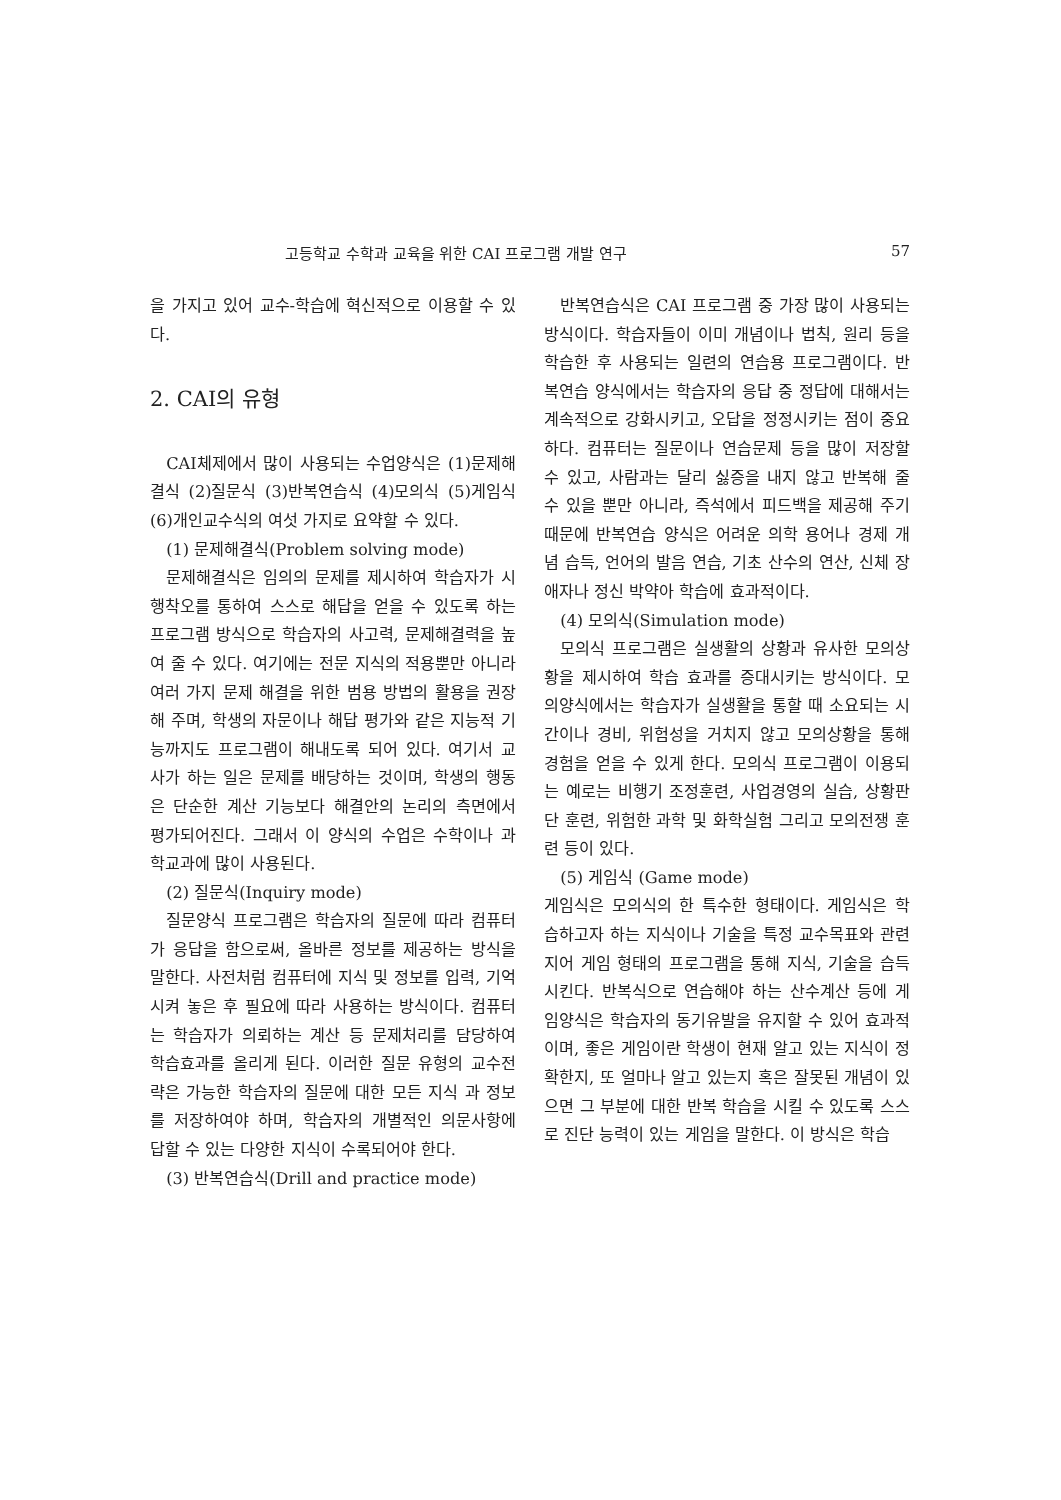고등학교 수학과 교육을 위한 CAI 프로그램 개발 연구 57
을 가지고 있어 교수-학습에 혁신적으로 이용할 수 있다.
2. CAI의 유형
CAI체제에서 많이 사용되는 수업양식은 (1)문제해결식 (2)질문식 (3)반복연습식 (4)모의식 (5)게임식 (6)개인교수식의 여섯 가지로 요약할 수 있다.
(1) 문제해결식(Problem solving mode)
문제해결식은 임의의 문제를 제시하여 학습자가 시행착오를 통하여 스스로 해답을 얻을 수 있도록 하는 프로그램 방식으로 학습자의 사고력, 문제해결력을 높여 줄 수 있다. 여기에는 전문 지식의 적용뿐만 아니라 여러 가지 문제 해결을 위한 범용 방법의 활용을 권장해 주며, 학생의 자문이나 해답 평가와 같은 지능적 기능까지도 프로그램이 해내도록 되어 있다. 여기서 교사가 하는 일은 문제를 배당하는 것이며, 학생의 행동은 단순한 계산 기능보다 해결안의 논리의 측면에서 평가되어진다. 그래서 이 양식의 수업은 수학이나 과학교과에 많이 사용된다.
(2) 질문식(Inquiry mode)
질문양식 프로그램은 학습자의 질문에 따라 컴퓨터가 응답을 함으로써, 올바른 정보를 제공하는 방식을 말한다. 사전처럼 컴퓨터에 지식 및 정보를 입력, 기억시켜 놓은 후 필요에 따라 사용하는 방식이다. 컴퓨터는 학습자가 의뢰하는 계산 등 문제처리를 담당하여 학습효과를 올리게 된다. 이러한 질문 유형의 교수전략은 가능한 학습자의 질문에 대한 모든 지식 과 정보를 저장하여야 하며, 학습자의 개별적인 의문사항에 답할 수 있는 다양한 지식이 수록되어야 한다.
(3) 반복연습식(Drill and practice mode)
반복연습식은 CAI 프로그램 중 가장 많이 사용되는 방식이다. 학습자들이 이미 개념이나 법칙, 원리 등을 학습한 후 사용되는 일련의 연습용 프로그램이다. 반복연습 양식에서는 학습자의 응답 중 정답에 대해서는 계속적으로 강화시키고, 오답을 정정시키는 점이 중요하다. 컴퓨터는 질문이나 연습문제 등을 많이 저장할 수 있고, 사람과는 달리 싫증을 내지 않고 반복해 줄 수 있을 뿐만 아니라, 즉석에서 피드백을 제공해 주기 때문에 반복연습 양식은 어려운 의학 용어나 경제 개념 습득, 언어의 발음 연습, 기초 산수의 연산, 신체 장애자나 정신 박약아 학습에 효과적이다.
(4) 모의식(Simulation mode)
모의식 프로그램은 실생활의 상황과 유사한 모의상황을 제시하여 학습 효과를 증대시키는 방식이다. 모의양식에서는 학습자가 실생활을 통할 때 소요되는 시간이나 경비, 위험성을 거치지 않고 모의상황을 통해 경험을 얻을 수 있게 한다. 모의식 프로그램이 이용되는 예로는 비행기 조정훈련, 사업경영의 실습, 상황판단 훈련, 위험한 과학 및 화학실험 그리고 모의전쟁 훈련 등이 있다.
(5) 게임식 (Game mode)
게임식은 모의식의 한 특수한 형태이다. 게임식은 학습하고자 하는 지식이나 기술을 특정 교수목표와 관련지어 게임 형태의 프로그램을 통해 지식, 기술을 습득시킨다. 반복식으로 연습해야 하는 산수계산 등에 게임양식은 학습자의 동기유발을 유지할 수 있어 효과적이며, 좋은 게임이란 학생이 현재 알고 있는 지식이 정확한지, 또 얼마나 알고 있는지 혹은 잘못된 개념이 있으면 그 부분에 대한 반복 학습을 시킬 수 있도록 스스로 진단 능력이 있는 게임을 말한다. 이 방식은 학습